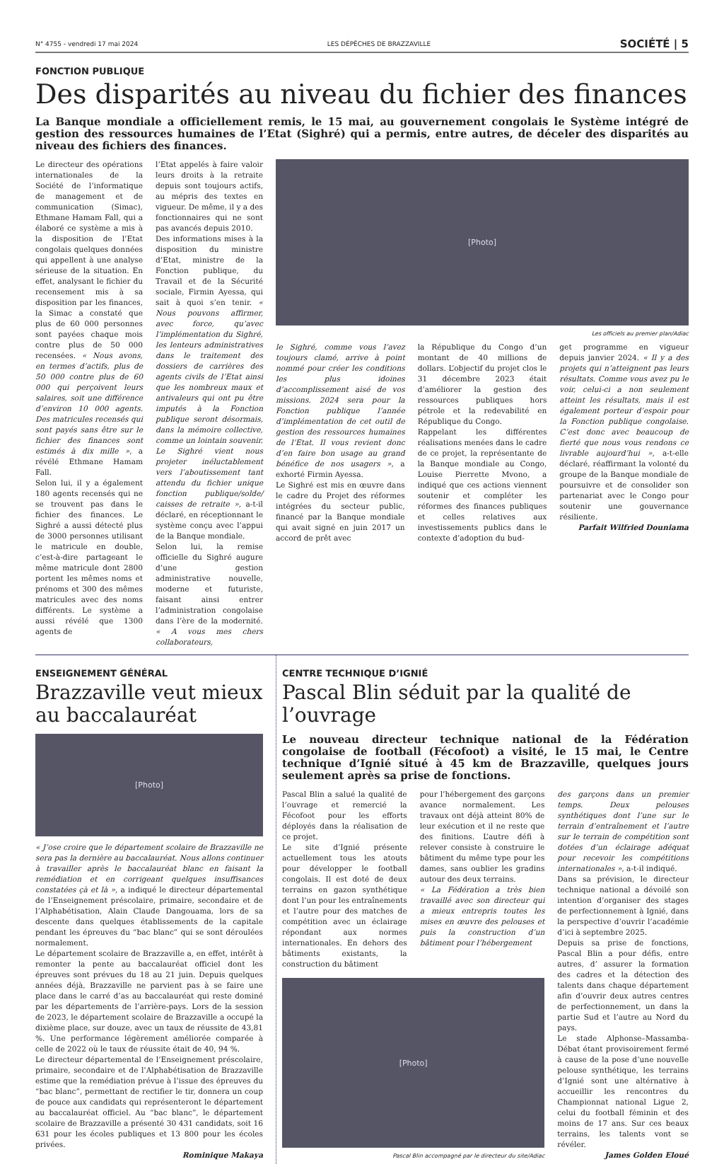N° 4755 - vendredi 17 mai 2024 LES DÉPÊCHES DE BRAZZAVILLE SOCIÉTÉ | 5
FONCTION PUBLIQUE
Des disparités au niveau du fichier des finances
La Banque mondiale a officiellement remis, le 15 mai, au gouvernement congolais le Système intégré de gestion des ressources humaines de l’Etat (Sighré) qui a permis, entre autres, de déceler des disparités au niveau des fichiers des finances.
Le directeur des opérations internationales de la Société de l’informatique de management et de communication (Simac), Ethmane Hamam Fall, qui a élaboré ce système a mis à la disposition de l’Etat congolais quelques données qui appellent à une analyse sérieuse de la situation. En effet, analysant le fichier du recensement mis à sa disposition par les finances, la Simac a constaté que plus de 60 000 personnes sont payées chaque mois contre plus de 50 000 recensées. « Nous avons, en termes d’actifs, plus de 50 000 contre plus de 60 000 qui perçoivent leurs salaires, soit une différence d’environ 10 000 agents. Des matricules recensés qui sont payés sans être sur le fichier des finances sont estimés à dix mille », a révélé Ethmane Hamam Fall.
Selon lui, il y a également 180 agents recensés qui ne se trouvent pas dans le fichier des finances. Le Sighré a aussi détecté plus de 3000 personnes utilisant le matricule en double, c’est-à-dire partageant le même matricule dont 2800 portent les mêmes noms et prénoms et 300 des mêmes matricules avec des noms différents. Le système a aussi révélé que 1300 agents de
l’Etat appelés à faire valoir leurs droits à la retraite depuis sont toujours actifs, au mépris des textes en vigueur. De même, il y a des fonctionnaires qui ne sont pas avancés depuis 2010.
Des informations mises à la disposition du ministre d’Etat, ministre de la Fonction publique, du Travail et de la Sécurité sociale, Firmin Ayessa, qui sait à quoi s’en tenir. « Nous pouvons affirmer, avec force, qu’avec l’implémentation du Sighré, les lenteurs administratives dans le traitement des dossiers de carrières des agents civils de l’Etat ainsi que les nombreux maux et antivaleurs qui ont pu être imputés à la Fonction publique seront désormais, dans la mémoire collective, comme un lointain souvenir. Le Sighré vient nous projeter inéluctablement vers l’aboutissement tant attendu du fichier unique fonction publique/solde/ caisses de retraite », a-t-il déclaré, en réceptionnant le système conçu avec l’appui de la Banque mondiale.
Selon lui, la remise officielle du Sighré augure d’une gestion administrative nouvelle, moderne et futuriste, faisant ainsi entrer l’administration congolaise dans l’ère de la modernité. « A vous mes chers collaborateurs,
[Photo]
Les officiels au premier plan/Adiac
le Sighré, comme vous l’avez toujours clamé, arrive à point nommé pour créer les conditions les plus idoines d’accomplissement aisé de vos missions. 2024 sera pour la Fonction publique l’année d’implémentation de cet outil de gestion des ressources humaines de l’Etat. Il vous revient donc d’en faire bon usage au grand bénéfice de nos usagers », a exhorté Firmin Ayessa.
Le Sighré est mis en œuvre dans le cadre du Projet des réformes intégrées du secteur public, financé par la Banque mondiale qui avait signé en juin 2017 un accord de prêt avec
la République du Congo d’un montant de 40 millions de dollars. L’objectif du projet clos le 31 décembre 2023 était d’améliorer la gestion des ressources publiques hors pétrole et la redevabilité en République du Congo.
Rappelant les différentes réalisations menées dans le cadre de ce projet, la représentante de la Banque mondiale au Congo, Louise Pierrette Mvono, a indiqué que ces actions viennent soutenir et compléter les réformes des finances publiques et celles relatives aux investissements publics dans le contexte d’adoption du bud-
get programme en vigueur depuis janvier 2024. « Il y a des projets qui n’atteignent pas leurs résultats. Comme vous avez pu le voir, celui-ci a non seulement atteint les résultats, mais il est également porteur d’espoir pour la Fonction publique congolaise. C’est donc avec beaucoup de fierté que nous vous rendons ce livrable aujourd’hui », a-t-elle déclaré, réaffirmant la volonté du groupe de la Banque mondiale de poursuivre et de consolider son partenariat avec le Congo pour soutenir une gouvernance résiliente.
Parfait Wilfried Douniama
ENSEIGNEMENT GÉNÉRAL
Brazzaville veut mieux au baccalauréat
[Photo]
« J’ose croire que le département scolaire de Brazzaville ne sera pas la dernière au baccalauréat. Nous allons continuer à travailler après le baccalauréat blanc en faisant la remédiation et en corrigeant quelques insuffisances constatées çà et là », a indiqué le directeur départemental de l’Enseignement préscolaire, primaire, secondaire et de l’Alphabétisation, Alain Claude Dangouama, lors de sa descente dans quelques établissements de la capitale pendant les épreuves du “bac blanc” qui se sont déroulées normalement.
Le département scolaire de Brazzaville a, en effet, intérêt à remonter la pente au baccalauréat officiel dont les épreuves sont prévues du 18 au 21 juin. Depuis quelques années déjà, Brazzaville ne parvient pas à se faire une place dans le carré d’as au baccalauréat qui reste dominé par les départements de l’arrière-pays. Lors de la session de 2023, le département scolaire de Brazzaville a occupé la dixième place, sur douze, avec un taux de réussite de 43,81 %. Une performance légèrement améliorée comparée à celle de 2022 où le taux de réussite était de 40, 94 %.
Le directeur départemental de l’Enseignement préscolaire, primaire, secondaire et de l’Alphabétisation de Brazzaville estime que la remédiation prévue à l’issue des épreuves du “bac blanc”, permettant de rectifier le tir, donnera un coup de pouce aux candidats qui représenteront le département au baccalauréat officiel. Au “bac blanc”, le département scolaire de Brazzaville a présenté 30 431 candidats, soit 16 631 pour les écoles publiques et 13 800 pour les écoles privées.
Rominique Makaya
CENTRE TECHNIQUE D’IGNIÉ
Pascal Blin séduit par la qualité de l’ouvrage
Le nouveau directeur technique national de la Fédération congolaise de football (Fécofoot) a visité, le 15 mai, le Centre technique d’Ignié situé à 45 km de Brazzaville, quelques jours seulement après sa prise de fonctions.
Pascal Blin a salué la qualité de l’ouvrage et remercié la Fécofoot pour les efforts déployés dans la réalisation de ce projet.
Le site d’Ignié présente actuellement tous les atouts pour développer le football congolais. Il est doté de deux terrains en gazon synthétique dont l’un pour les entraînements et l’autre pour des matches de compétition avec un éclairage répondant aux normes internationales. En dehors des bâtiments existants, la construction du bâtiment
pour l’hébergement des garçons avance normalement. Les travaux ont déjà atteint 80% de leur exécution et il ne reste que des finitions. L’autre défi à relever consiste à construire le bâtiment du même type pour les dames, sans oublier les gradins autour des deux terrains.
« La Fédération a très bien travaillé avec son directeur qui a mieux entrepris toutes les mises en œuvre des pelouses et puis la construction d’un bâtiment pour l’hébergement
[Photo]
Pascal Blin accompagné par le directeur du site/Adiac
des garçons dans un premier temps. Deux pelouses synthétiques dont l’une sur le terrain d’entraînement et l’autre sur le terrain de compétition sont dotées d’un éclairage adéquat pour recevoir les compétitions internationales », a-t-il indiqué.
Dans sa prévision, le directeur technique national a dévoilé son intention d’organiser des stages de perfectionnement à Ignié, dans la perspective d’ouvrir l’académie d’ici à septembre 2025.
Depuis sa prise de fonctions, Pascal Blin a pour défis, entre autres, d’ assurer la formation des cadres et la détection des talents dans chaque département afin d’ouvrir deux autres centres de perfectionnement, un dans la partie Sud et l’autre au Nord du pays.
Le stade Alphonse–Massamba-Débat étant provisoirement fermé à cause de la pose d’une nouvelle pelouse synthétique, les terrains d’Ignié sont une altérnative à accueillir les rencontres du Championnat national Ligue 2, celui du football féminin et des moins de 17 ans. Sur ces beaux terrains, les talents vont se révéler.
James Golden Eloué